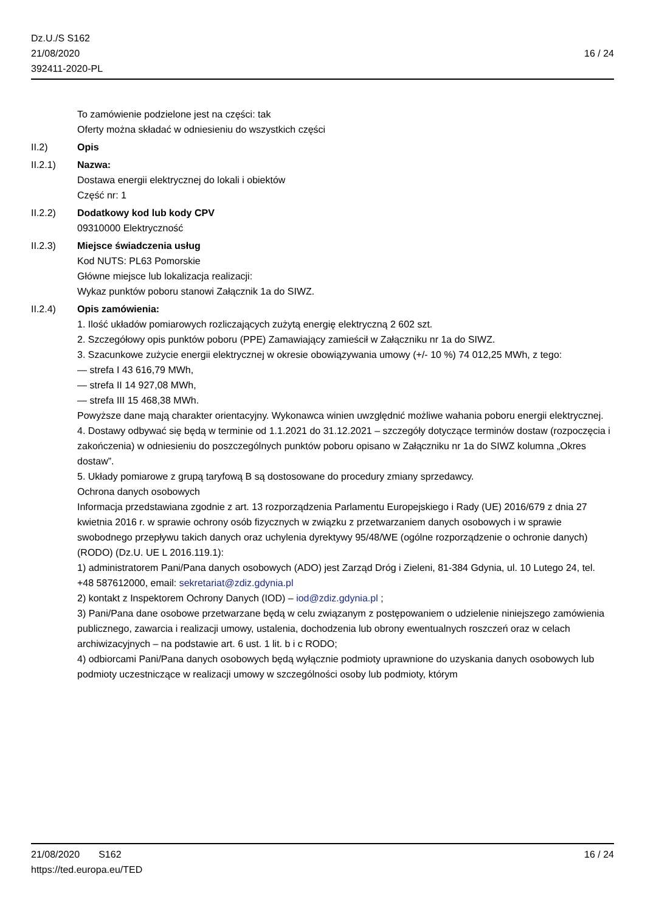Dz.U./S S162
21/08/2020
392411-2020-PL
16 / 24
To zamówienie podzielone jest na części: tak
Oferty można składać w odniesieniu do wszystkich części
II.2) Opis
II.2.1) Nazwa:
Dostawa energii elektrycznej do lokali i obiektów
Część nr: 1
II.2.2) Dodatkowy kod lub kody CPV
09310000 Elektryczność
II.2.3) Miejsce świadczenia usług
Kod NUTS: PL63 Pomorskie
Główne miejsce lub lokalizacja realizacji:
Wykaz punktów poboru stanowi Załącznik 1a do SIWZ.
II.2.4) Opis zamówienia:
1. Ilość układów pomiarowych rozliczających zużytą energię elektryczną 2 602 szt.
2. Szczegółowy opis punktów poboru (PPE) Zamawiający zamieścił w Załączniku nr 1a do SIWZ.
3. Szacunkowe zużycie energii elektrycznej w okresie obowiązywania umowy (+/- 10 %) 74 012,25 MWh, z tego:
— strefa I 43 616,79 MWh,
— strefa II 14 927,08 MWh,
— strefa III 15 468,38 MWh.
Powyższe dane mają charakter orientacyjny. Wykonawca winien uwzględnić możliwe wahania poboru energii elektrycznej.
4. Dostawy odbywać się będą w terminie od 1.1.2021 do 31.12.2021 – szczegóły dotyczące terminów dostaw (rozpoczęcia i zakończenia) w odniesieniu do poszczególnych punktów poboru opisano w Załączniku nr 1a do SIWZ kolumna „Okres dostaw”.
5. Układy pomiarowe z grupą taryfową B są dostosowane do procedury zmiany sprzedawcy.
Ochrona danych osobowych
Informacja przedstawiana zgodnie z art. 13 rozporządzenia Parlamentu Europejskiego i Rady (UE) 2016/679 z dnia 27 kwietnia 2016 r. w sprawie ochrony osób fizycznych w związku z przetwarzaniem danych osobowych i w sprawie swobodnego przepływu takich danych oraz uchylenia dyrektywy 95/48/WE (ogólne rozporządzenie o ochronie danych) (RODO) (Dz.U. UE L 2016.119.1):
1) administratorem Pani/Pana danych osobowych (ADO) jest Zarząd Dróg i Zieleni, 81-384 Gdynia, ul. 10 Lutego 24, tel. +48 587612000, email: sekretariat@zdiz.gdynia.pl
2) kontakt z Inspektorem Ochrony Danych (IOD) – iod@zdiz.gdynia.pl ;
3) Pani/Pana dane osobowe przetwarzane będą w celu związanym z postępowaniem o udzielenie niniejszego zamówienia publicznego, zawarcia i realizacji umowy, ustalenia, dochodzenia lub obrony ewentualnych roszczeń oraz w celach archiwizacyjnych – na podstawie art. 6 ust. 1 lit. b i c RODO;
4) odbiorcami Pani/Pana danych osobowych będą wyłącznie podmioty uprawnione do uzyskania danych osobowych lub podmioty uczestniczące w realizacji umowy w szczególności osoby lub podmioty, którym
21/08/2020 S162 16 / 24
https://ted.europa.eu/TED